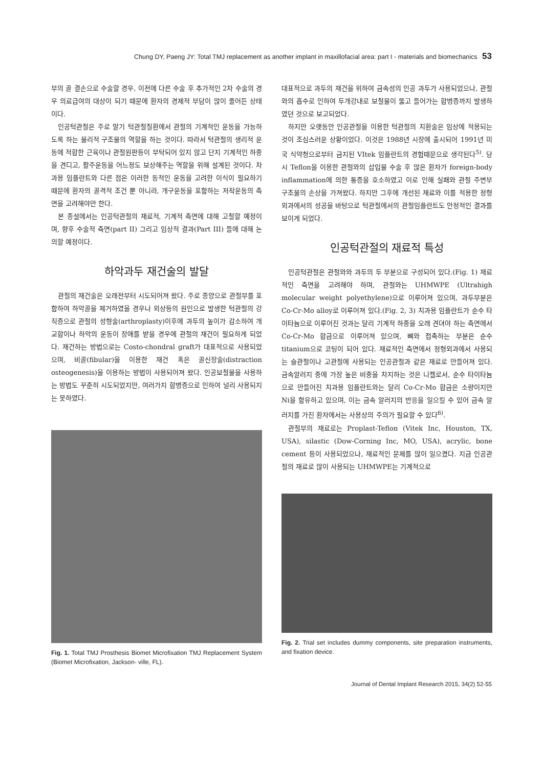Chung DY, Paeng JY: Total TMJ replacement as another implant in maxillofacial area: part I - materials and biomechanics 53
부의 골 결손으로 수술할 경우, 이전에 다른 수술 후 추가적인 2차 수술의 경우 의료급여의 대상이 되기 때문에 환자의 경제적 부담이 많이 줄어든 상태이다.
인공턱관절은 주로 말기 턱관절질환에서 관절의 기계적인 운동을 가능하도록 하는 물리적 구조물의 역할을 하는 것이다. 따라서 턱관절의 생리적 운동에 적합한 근육이나 관절원판등이 부탁되어 있지 않고 단지 기계적인 하중을 견디고, 활주운동을 어느정도 보상해주는 역할을 위해 설계된 것이다. 차과용 임플란트와 다른 점은 이러한 동적인 운동을 고려한 이식이 필요하기 때문에 환자의 골격적 조건 뿐 아니라, 개구운동을 포함하는 저작운동의 측면을 고려해야만 한다.
본 종설에서는 인공턱관절의 재료적, 기계적 측면에 대해 고철할 예정이며, 향후 수술적 측면(part II) 그리고 임상적 결과(Part III) 들에 대해 논의할 예정이다.
하악과두 재건술의 발달
관절의 재건술은 오래전부터 시도되어져 왔다. 주로 종양으로 관절부를 포함하여 하악골을 제거하였을 경우나 외상등의 원인으로 발생한 턱관절의 강직증으로 관절의 성형술(arthroplasty)이후에 과두의 높이가 감소하여 개교합이나 하악의 운동이 장애를 받을 경우에 관절의 재건이 필요하게 되었다. 재건하는 방법으로는 Costo-chondral graft가 대표적으로 사용되었으며, 비골(fibular)을 이용한 재건 혹은 골신장술(distraction osteogenesis)을 이용하는 방법이 사용되어져 왔다. 인공보철물을 사용하는 방법도 꾸준히 시도되었지만, 여러가지 합병증으로 인하여 널리 사용되지는 못하였다.
Fig. 1. Total TMJ Prosthesis Biomet Microfixation TMJ Replacement System (Biomet Microfixation, Jackson- ville, FL).
대표적으로 과두의 재건을 위하여 금속성의 인공 과두가 사용되었으나, 관절와의 흡수로 인하여 두개강내로 보철물이 뚫고 들어가는 합병증까지 발생하였던 것으로 보고되었다.
하지만 오랫동안 인공관절을 이용한 턱관절의 치환술은 임상에 적용되는 것이 조심스러운 상황이었다. 이것은 1988년 시장에 출시되어 1991년 미국 식약청으로부터 금지된 VItek 임플란트의 경험때문으로 생각된다<sup>5)</sup>. 당시 Teflon을 이용한 관절와의 삽입물 수술 후 많은 환자가 foreign-body inflammation에 의한 통증을 호소하였고 이로 인해 실패와 관절 주변부 구조물의 손상을 가져왔다. 하지만 그후에 개선된 재료와 이를 적용한 정형외과에서의 성공을 바탕으로 턱관절에서의 관절임플란트도 안정적인 결과를 보이게 되었다.
인공턱관절의 재료적 특성
인공턱관절은 관절와와 과두의 두 부분으로 구성되어 있다.(Fig. 1) 재료적인 측면을 고려해야 하며, 관절와는 UHMWPE (Ultrahigh molecular weight polyethylene)으로 이루어져 있으며, 과두부분은 Co-Cr-Mo alloy로 이루어져 있다.(Fig. 2, 3) 치과용 임플란트가 순수 타이타늄으로 이루어진 것과는 달리 기계적 하중을 오래 견뎌야 하는 측면에서 Co-Cr-Mo 합금으로 이루어져 있으며, 뼈와 접촉하는 부분은 순수 titanium으로 코팅이 되어 있다. 재료적인 측면에서 정형외과에서 사용되는 슬관절이나 고관절에 사용되는 인공관절과 같은 재료로 만들어져 있다. 금속알러지 중에 가장 높은 비중을 차지하는 것은 니켈로서, 순수 타이타늄으로 만들어진 치과용 임플란트와는 달리 Co-Cr-Mo 합금은 소량이지만 Ni을 함유하고 있으며, 이는 금속 알러지의 반응을 일으킬 수 있어 금속 알러지를 가진 환자에서는 사용상의 주의가 필요할 수 있다<sup>6)</sup>.
관절부의 재료로는 Proplast-Teflon (Vitek Inc, Houston, TX, USA), silastic (Dow-Corning Inc, MO, USA), acrylic, bone cement 등이 사용되었으나, 재료적인 문제를 많이 일으켰다. 지금 인공관절의 재료로 많이 사용되는 UHMWPE는 기계적으로
Fig. 2. Trial set includes dummy components, site preparation instruments, and fixation device.
Journal of Dental Implant Research 2015, 34(2) 52-55